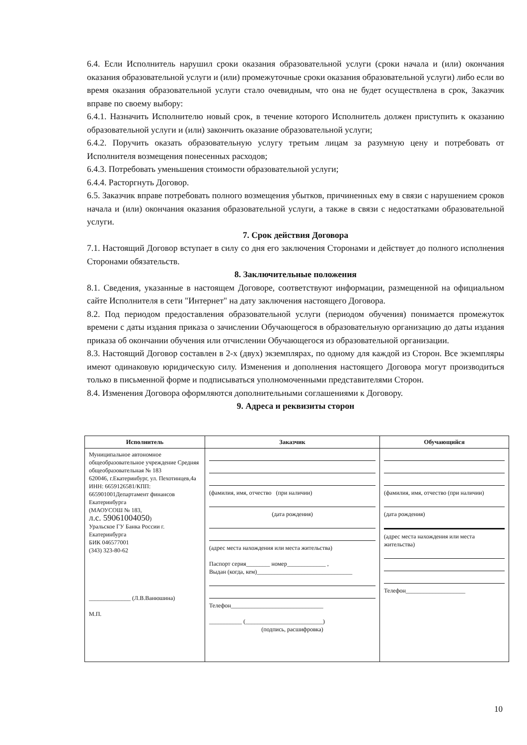6.4. Если Исполнитель нарушил сроки оказания образовательной услуги (сроки начала и (или) окончания оказания образовательной услуги и (или) промежуточные сроки оказания образовательной услуги) либо если во время оказания образовательной услуги стало очевидным, что она не будет осуществлена в срок, Заказчик вправе по своему выбору:
6.4.1. Назначить Исполнителю новый срок, в течение которого Исполнитель должен приступить к оказанию образовательной услуги и (или) закончить оказание образовательной услуги;
6.4.2. Поручить оказать образовательную услугу третьим лицам за разумную цену и потребовать от Исполнителя возмещения понесенных расходов;
6.4.3. Потребовать уменьшения стоимости образовательной услуги;
6.4.4. Расторгнуть Договор.
6.5. Заказчик вправе потребовать полного возмещения убытков, причиненных ему в связи с нарушением сроков начала и (или) окончания оказания образовательной услуги, а также в связи с недостатками образовательной услуги.
7. Срок действия Договора
7.1. Настоящий Договор вступает в силу со дня его заключения Сторонами и действует до полного исполнения Сторонами обязательств.
8. Заключительные положения
8.1. Сведения, указанные в настоящем Договоре, соответствуют информации, размещенной на официальном сайте Исполнителя в сети "Интернет" на дату заключения настоящего Договора.
8.2. Под периодом предоставления образовательной услуги (периодом обучения) понимается промежуток времени с даты издания приказа о зачислении Обучающегося в образовательную организацию до даты издания приказа об окончании обучения или отчислении Обучающегося из образовательной организации.
8.3. Настоящий Договор составлен в 2-х (двух) экземплярах, по одному для каждой из Сторон. Все экземпляры имеют одинаковую юридическую силу. Изменения и дополнения настоящего Договора могут производиться только в письменной форме и подписываться уполномоченными представителями Сторон.
8.4. Изменения Договора оформляются дополнительными соглашениями к Договору.
9. Адреса и реквизиты сторон
| Исполнитель | Заказчик | Обучающийся |
| --- | --- | --- |
| Муниципальное автономное общеобразовательное учреждение Средняя общеобразовательная № 183 620046, г.Екатеринбург, ул. Пехотинцев,4а ИНН: 6659126581/КПП: 665901001Департамент финансов Екатеринбурга (МАОУСОШ № 183, л.с. 59061004050 ) Уральское ГУ Банка России г. Екатеринбурга БИК 046577001 (343) 323-80-62 ______________ (Л.В.Ванюшина) М.П. | (фамилия, имя, отчество (при наличии) (дата рождения) (адрес места нахождения или места жительства) Паспорт серия________ номер_____________ , Выдан (когда, кем)________________________________ Телефон_______________________________ ___________ (__________________________) (подпись, расшифровка) | (фамилия, имя, отчество (при наличии) (дата рождения) (адрес места нахождения или места жительства) Телефон____________________ |
10